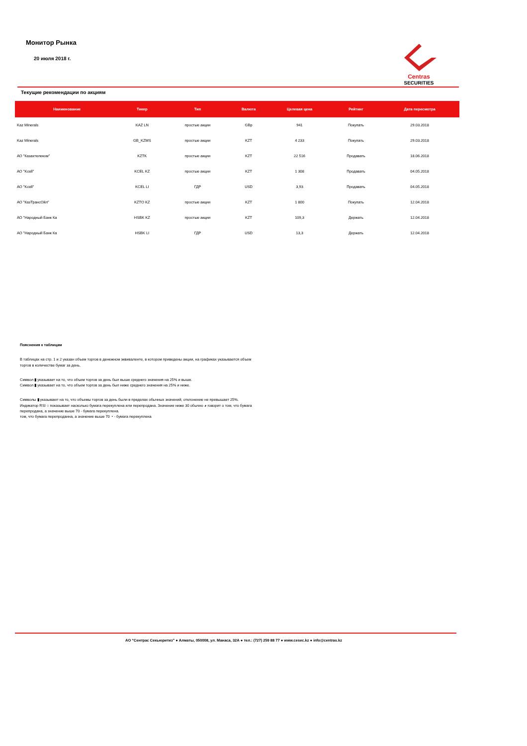Монитор Рынка
20 июля 2018 г.
Centras
SECURITIES
Текущие рекомендации по акциям
| Наименование | Тикер | Тип | Валюта | Целевая цена | Рейтинг | Дата пересмотра |
| --- | --- | --- | --- | --- | --- | --- |
| Kaz Minerals | KAZ LN | простые акции | GBp | 941 | Покупать | 29.03.2018 |
| Kaz Minerals | GB_KZMS | простые акции | KZT | 4 233 | Покупать | 29.03.2018 |
| АО "Казахтелеком" | KZTK | простые акции | KZT | 22 516 | Продавать | 18.06.2018 |
| АО "Kcell" | KCEL KZ | простые акции | KZT | 1 308 | Продавать | 04.05.2018 |
| АО "Kcell" | KCEL LI | ГДР | USD | 3,93 | Продавать | 04.05.2018 |
| АО "КазТрансОйл" | KZTO KZ | простые акции | KZT | 1 800 | Покупать | 12.04.2018 |
| АО "Народный Банк Ка | HSBK KZ | простые акции | KZT | 109,3 | Держать | 12.04.2018 |
| АО "Народный Банк Ка | HSBK LI | ГДР | USD | 13,3 | Держать | 12.04.2018 |
Пояснения к таблицам
В таблицах на стр. 1 и 2 указан объем торгов в денежном эквиваленте, в котором приведены акции, на графиках указывается объем торгов в количестве бумаг за день.
Символ ▮ указывает на то, что объем торгов за день был выше среднего значения на 25% и выше.
Символ ▮ указывает на то, что объем торгов за день был ниже среднего значения на 25% и ниже.
Символы ▮ указывают на то, что объемы торгов за день были в пределах обычных значений, отклонение не превышает 25%.
Индикатор RSI ○ показывает насколько бумага перекуплена или перепродана. Значение ниже 30 обычно ◕ говорит о том, что бумага перепродана, а значение выше 70 - бумага перекуплена.
том, что бумага перепроданна, а значение выше 70 ◔ - бумага перекуплена
АО “Сентрас Секьюритиз” ● Алматы, 050008, ул. Манаса, 32А ● тел.: (727) 259 88 77 ● www.cesec.kz ● info@centras.kz